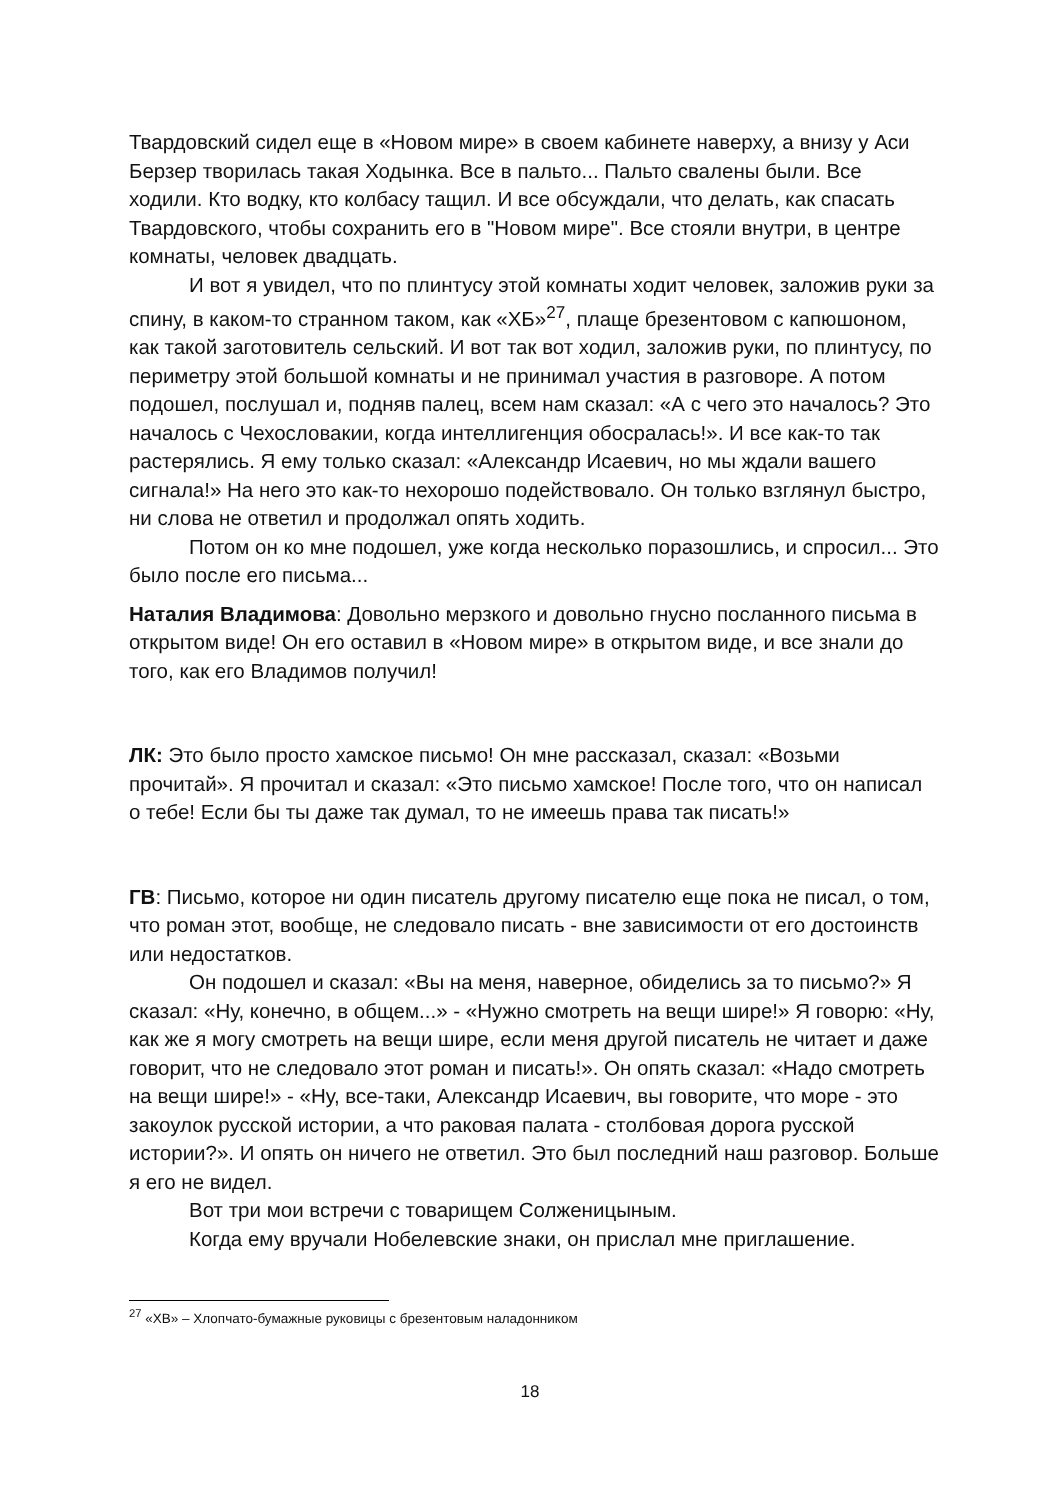Твардовский сидел еще в «Новом мире» в своем кабинете наверху, а внизу у Аси Берзер творилась такая Ходынка. Все в пальто... Пальто свалены были. Все ходили. Кто водку, кто колбасу тащил. И все обсуждали, что делать, как спасать Твардовского, чтобы сохранить его в "Новом мире". Все стояли внутри, в центре комнаты, человек двадцать.
И вот я увидел, что по плинтусу этой комнаты ходит человек, заложив руки за спину, в каком-то странном таком, как «ХБ»<sup>27</sup>, плаще брезентовом с капюшоном, как такой заготовитель сельский. И вот так вот ходил, заложив руки, по плинтусу, по периметру этой большой комнаты и не принимал участия в разговоре. А потом подошел, послушал и, подняв палец, всем нам сказал: «А с чего это началось? Это началось с Чехословакии, когда интеллигенция обосралась!». И все как-то так растерялись. Я ему только сказал: «Александр Исаевич, но мы ждали вашего сигнала!» На него это как-то нехорошо подействовало. Он только взглянул быстро, ни слова не ответил и продолжал опять ходить.
Потом он ко мне подошел, уже когда несколько поразошлись, и спросил... Это было после его письма...
Наталия Владимова: Довольно мерзкого и довольно гнусно посланного письма в открытом виде! Он его оставил в «Новом мире» в открытом виде, и все знали до того, как его Владимов получил!
ЛК: Это было просто хамское письмо! Он мне рассказал, сказал: «Возьми прочитай». Я прочитал и сказал: «Это письмо хамское! После того, что он написал о тебе! Если бы ты даже так думал, то не имеешь права так писать!»
ГВ: Письмо, которое ни один писатель другому писателю еще пока не писал, о том, что роман этот, вообще, не следовало писать - вне зависимости от его достоинств или недостатков.
Он подошел и сказал: «Вы на меня, наверное, обиделись за то письмо?» Я сказал: «Ну, конечно, в общем...» - «Нужно смотреть на вещи шире!» Я говорю: «Ну, как же я могу смотреть на вещи шире, если меня другой писатель не читает и даже говорит, что не следовало этот роман и писать!». Он опять сказал: «Надо смотреть на вещи шире!» - «Ну, все-таки, Александр Исаевич, вы говорите, что море - это закоулок русской истории, а что раковая палата - столбовая дорога русской истории?». И опять он ничего не ответил. Это был последний наш разговор. Больше я его не видел.
Вот три мои встречи с товарищем Солженицыным.
Когда ему вручали Нобелевские знаки, он прислал мне приглашение.
<sup>27</sup> «ХВ» – Хлопчато-бумажные руковицы с брезентовым наладонником
18